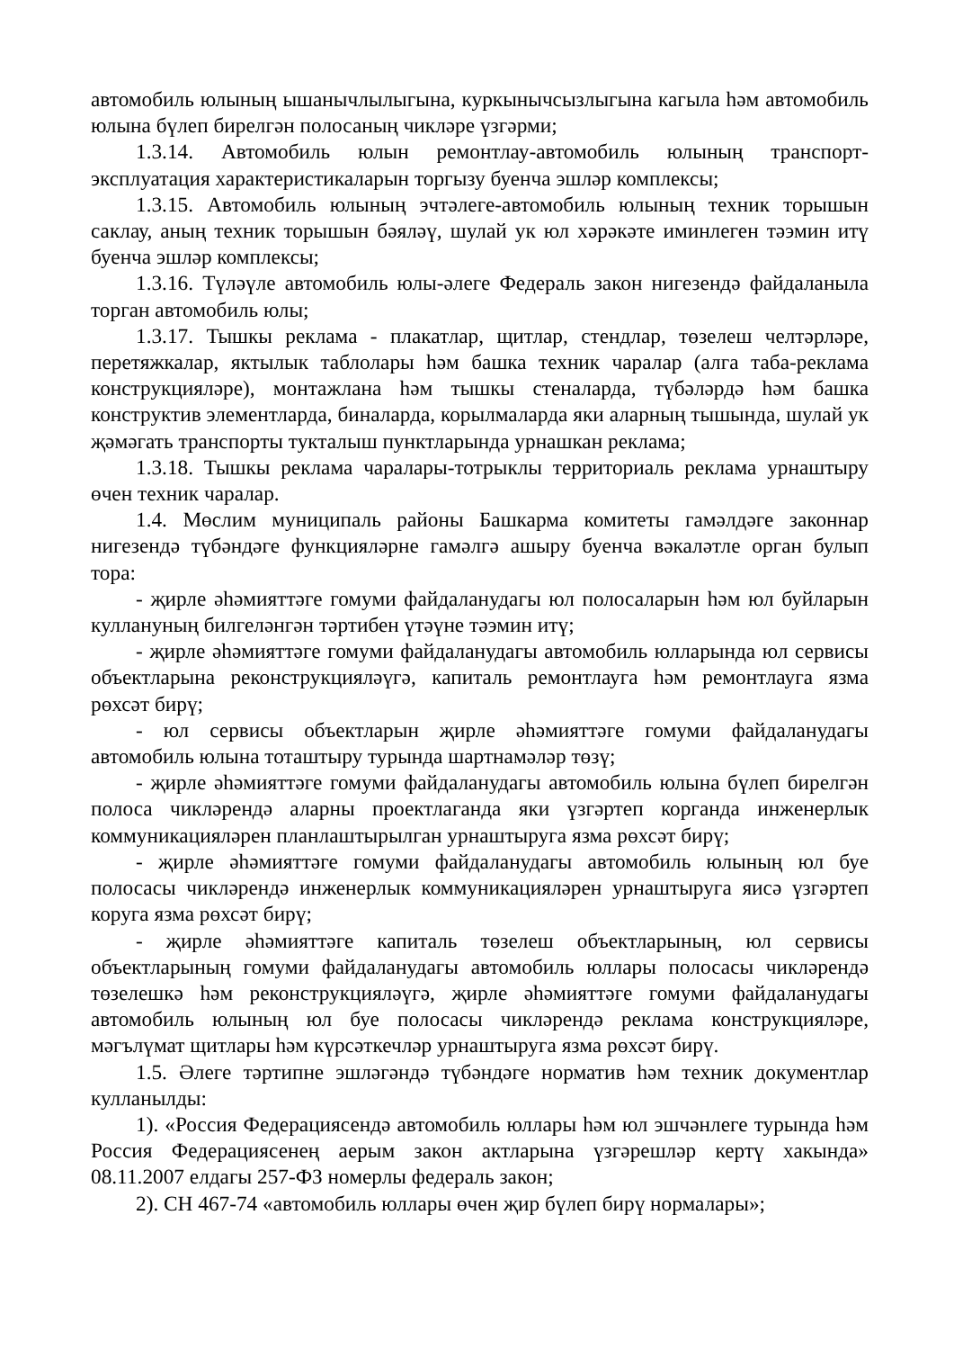автомобиль юлының ышанычлылыгына, куркынычсызлыгына кагыла һәм автомобиль юлына бүлеп бирелгән полосаның чикләре үзгәрми;
1.3.14. Автомобиль юлын ремонтлау-автомобиль юлының транспорт-эксплуатация характеристикаларын торгызу буенча эшләр комплексы;
1.3.15. Автомобиль юлының эчтәлеге-автомобиль юлының техник торышын саклау, аның техник торышын бәяләү, шулай ук юл хәрәкәте иминлеген тәэмин итү буенча эшләр комплексы;
1.3.16. Түләүле автомобиль юлы-әлеге Федераль закон нигезендә файдаланыла торган автомобиль юлы;
1.3.17. Тышкы реклама - плакатлар, щитлар, стендлар, төзелеш челтәрләре, перетяжкалар, яктылык таблолары һәм башка техник чаралар (алга таба-реклама конструкцияләре), монтажлана һәм тышкы стеналарда, түбәләрдә һәм башка конструктив элементларда, биналарда, корылмаларда яки аларның тышында, шулай ук җәмәгать транспорты тукталыш пунктларында урнашкан реклама;
1.3.18. Тышкы реклама чаралары-тотрыклы территориаль реклама урнаштыру өчен техник чаралар.
1.4. Мөслим муниципаль районы Башкарма комитеты гамәлдәге законнар нигезендә түбәндәге функцияләрне гамәлгә ашыру буенча вәкаләтле орган булып тора:
- җирле әһәмияттәге гомуми файдаланудагы юл полосаларын һәм юл буйларын куллануның билгеләнгән тәртибен үтәүне тәэмин итү;
- җирле әһәмияттәге гомуми файдаланудагы автомобиль юлларында юл сервисы объектларына реконструкцияләүгә, капиталь ремонтлауга һәм ремонтлауга язма рөхсәт бирү;
- юл сервисы объектларын җирле әһәмияттәге гомуми файдаланудагы автомобиль юлына тоташтыру турында шартнамәләр төзү;
- җирле әһәмияттәге гомуми файдаланудагы автомобиль юлына бүлеп бирелгән полоса чикләрендә аларны проектлаганда яки үзгәртеп корганда инженерлык коммуникацияләрен планлаштырылган урнаштыруга язма рөхсәт бирү;
- җирле әһәмияттәге гомуми файдаланудагы автомобиль юлының юл буе полосасы чикләрендә инженерлык коммуникацияләрен урнаштыруга яисә үзгәртеп коруга язма рөхсәт бирү;
- җирле әһәмияттәге капиталь төзелеш объектларының, юл сервисы объектларының гомуми файдаланудагы автомобиль юллары полосасы чикләрендә төзелешкә һәм реконструкцияләүгә, җирле әһәмияттәге гомуми файдаланудагы автомобиль юлының юл буе полосасы чикләрендә реклама конструкцияләре, мәгълүмат щитлары һәм күрсәткечләр урнаштыруга язма рөхсәт бирү.
1.5. Әлеге тәртипне эшләгәндә түбәндәге норматив һәм техник документлар кулланылды:
1). «Россия Федерациясендә автомобиль юллары һәм юл эшчәнлеге турында һәм Россия Федерациясенең аерым закон актларына үзгәрешләр кертү хакында» 08.11.2007 елдагы 257-ФЗ номерлы федераль закон;
2). СН 467-74 «автомобиль юллары өчен җир бүлеп бирү нормалары»;